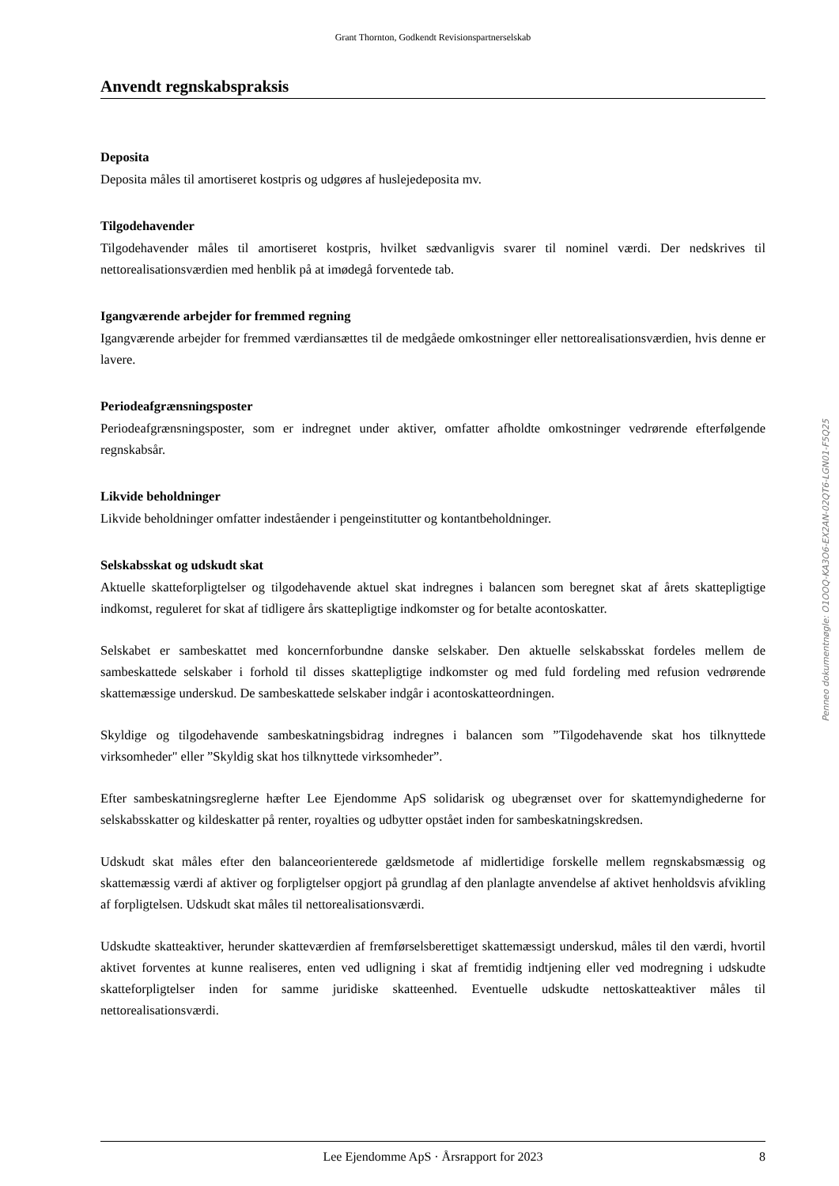Grant Thornton, Godkendt Revisionspartnerselskab
Anvendt regnskabspraksis
Deposita
Deposita måles til amortiseret kostpris og udgøres af huslejedeposita mv.
Tilgodehavender
Tilgodehavender måles til amortiseret kostpris, hvilket sædvanligvis svarer til nominel værdi. Der nedskrives til nettorealisationsværdien med henblik på at imødegå forventede tab.
Igangværende arbejder for fremmed regning
Igangværende arbejder for fremmed værdiansættes til de medgåede omkostninger eller nettorealisationsværdien, hvis denne er lavere.
Periodeafgrænsningsposter
Periodeafgrænsningsposter, som er indregnet under aktiver, omfatter afholdte omkostninger vedrørende efterfølgende regnskabsår.
Likvide beholdninger
Likvide beholdninger omfatter indeståender i pengeinstitutter og kontantbeholdninger.
Selskabsskat og udskudt skat
Aktuelle skatteforpligtelser og tilgodehavende aktuel skat indregnes i balancen som beregnet skat af årets skattepligtige indkomst, reguleret for skat af tidligere års skattepligtige indkomster og for betalte acontoskatter.
Selskabet er sambeskattet med koncernforbundne danske selskaber. Den aktuelle selskabsskat fordeles mellem de sambeskattede selskaber i forhold til disses skattepligtige indkomster og med fuld fordeling med refusion vedrørende skattemæssige underskud. De sambeskattede selskaber indgår i acontoskatteordningen.
Skyldige og tilgodehavende sambeskatningsbidrag indregnes i balancen som ”Tilgodehavende skat hos tilknyttede virksomheder" eller ”Skyldig skat hos tilknyttede virksomheder”.
Efter sambeskatningsreglerne hæfter Lee Ejendomme ApS solidarisk og ubegrænset over for skattemyndighederne for selskabsskatter og kildeskatter på renter, royalties og udbytter opstået inden for sambeskatningskredsen.
Udskudt skat måles efter den balanceorienterede gældsmetode af midlertidige forskelle mellem regnskabsmæssig og skattemæssig værdi af aktiver og forpligtelser opgjort på grundlag af den planlagte anvendelse af aktivet henholdsvis afvikling af forpligtelsen. Udskudt skat måles til nettorealisationsværdi.
Udskudte skatteaktiver, herunder skatteværdien af fremførselsberettiget skattemæssigt underskud, måles til den værdi, hvortil aktivet forventes at kunne realiseres, enten ved udligning i skat af fremtidig indtjening eller ved modregning i udskudte skatteforpligtelser inden for samme juridiske skatteenhed. Eventuelle udskudte nettoskatteaktiver måles til nettorealisationsværdi.
Penneo dokumentnøgle: O1OOQ-KA3O6-EX2AN-02QT6-LGN01-F5Q25
Lee Ejendomme ApS · Årsrapport for 2023 8